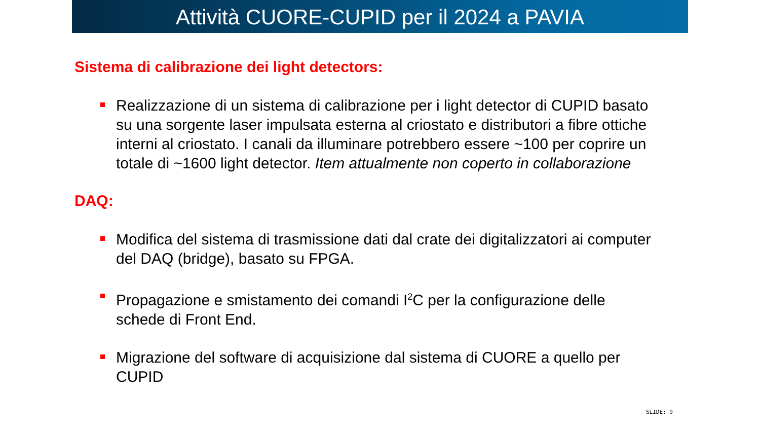Attività CUORE-CUPID per il 2024 a PAVIA
Sistema di calibrazione dei light detectors:
Realizzazione di un sistema di calibrazione per i light detector di CUPID basato su una sorgente laser impulsata esterna al criostato e distributori a fibre ottiche interni al criostato. I canali da illuminare potrebbero essere ~100 per coprire un totale di ~1600 light detector. Item attualmente non coperto in collaborazione
DAQ:
Modifica del sistema di trasmissione dati dal crate dei digitalizzatori ai computer del DAQ (bridge), basato su FPGA.
Propagazione e smistamento dei comandi I<sup>2</sup>C per la configurazione delle schede di Front End.
Migrazione del software di acquisizione dal sistema di CUORE a quello per CUPID
SLIDE: 9